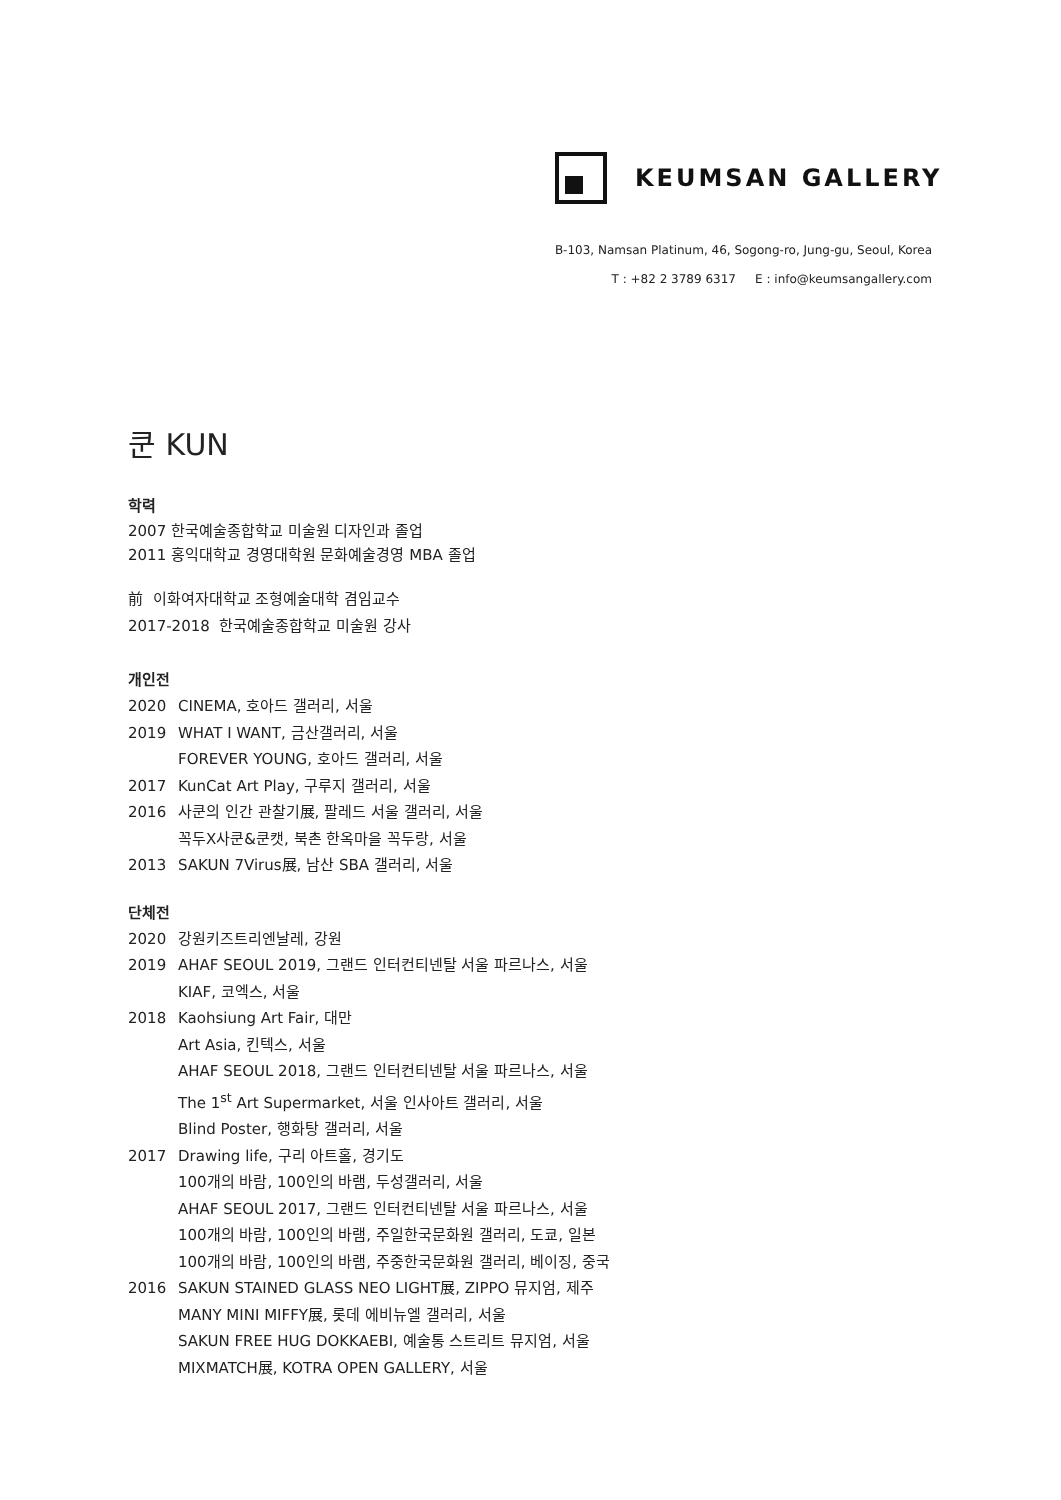KEUMSAN GALLERY
B-103, Namsan Platinum, 46, Sogong-ro, Jung-gu, Seoul, Korea
T : +82 2 3789 6317 E : info@keumsangallery.com
쿤 KUN
학력
2007 한국예술종합학교 미술원 디자인과 졸업
2011 홍익대학교 경영대학원 문화예술경영 MBA 졸업
前 이화여자대학교 조형예술대학 겸임교수
2017-2018 한국예술종합학교 미술원 강사
개인전
2020 CINEMA, 호아드 갤러리, 서울
2019 WHAT I WANT, 금산갤러리, 서울
FOREVER YOUNG, 호아드 갤러리, 서울
2017 KunCat Art Play, 구루지 갤러리, 서울
2016 사쿤의 인간 관찰기展, 팔레드 서울 갤러리, 서울
꼭두X사쿤&쿤캣, 북촌 한옥마을 꼭두랑, 서울
2013 SAKUN 7Virus展, 남산 SBA 갤러리, 서울
단체전
2020 강원키즈트리엔날레, 강원
2019 AHAF SEOUL 2019, 그랜드 인터컨티넨탈 서울 파르나스, 서울
KIAF, 코엑스, 서울
2018 Kaohsiung Art Fair, 대만
Art Asia, 킨텍스, 서울
AHAF SEOUL 2018, 그랜드 인터컨티넨탈 서울 파르나스, 서울
The 1<sup>st</sup> Art Supermarket, 서울 인사아트 갤러리, 서울
Blind Poster, 행화탕 갤러리, 서울
2017 Drawing life, 구리 아트홀, 경기도
100개의 바람, 100인의 바램, 두성갤러리, 서울
AHAF SEOUL 2017, 그랜드 인터컨티넨탈 서울 파르나스, 서울
100개의 바람, 100인의 바램, 주일한국문화원 갤러리, 도쿄, 일본
100개의 바람, 100인의 바램, 주중한국문화원 갤러리, 베이징, 중국
2016 SAKUN STAINED GLASS NEO LIGHT展, ZIPPO 뮤지엄, 제주
MANY MINI MIFFY展, 롯데 에비뉴엘 갤러리, 서울
SAKUN FREE HUG DOKKAEBI, 예술통 스트리트 뮤지엄, 서울
MIXMATCH展, KOTRA OPEN GALLERY, 서울